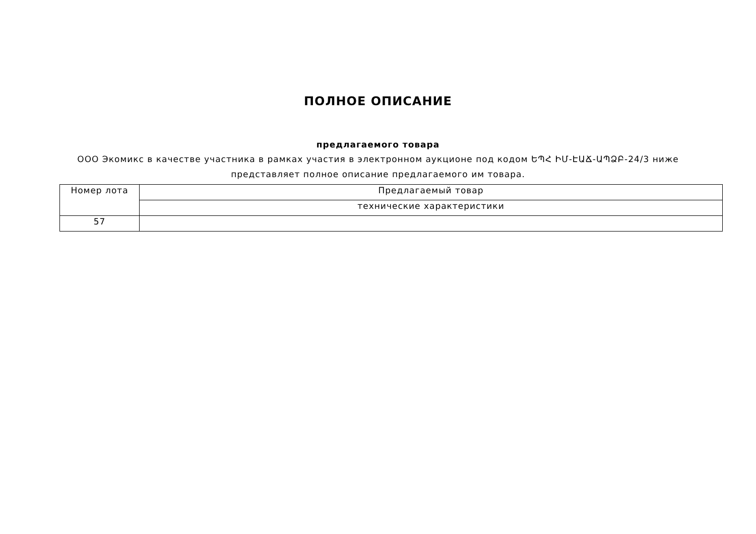ПОЛНОЕ ОПИСАНИЕ
предлагаемого товара
ООО Экомикс в качестве участника в рамках участия в электронном аукционе под кодом ԵՊՀ ԻՄ-ԷԱՃ-ԱՊՁԲ-24/3 ниже представляет полное описание предлагаемого им товара.
| Номер лота | Предлагаемый товар |
| | технические характеристики |
| 57 | |